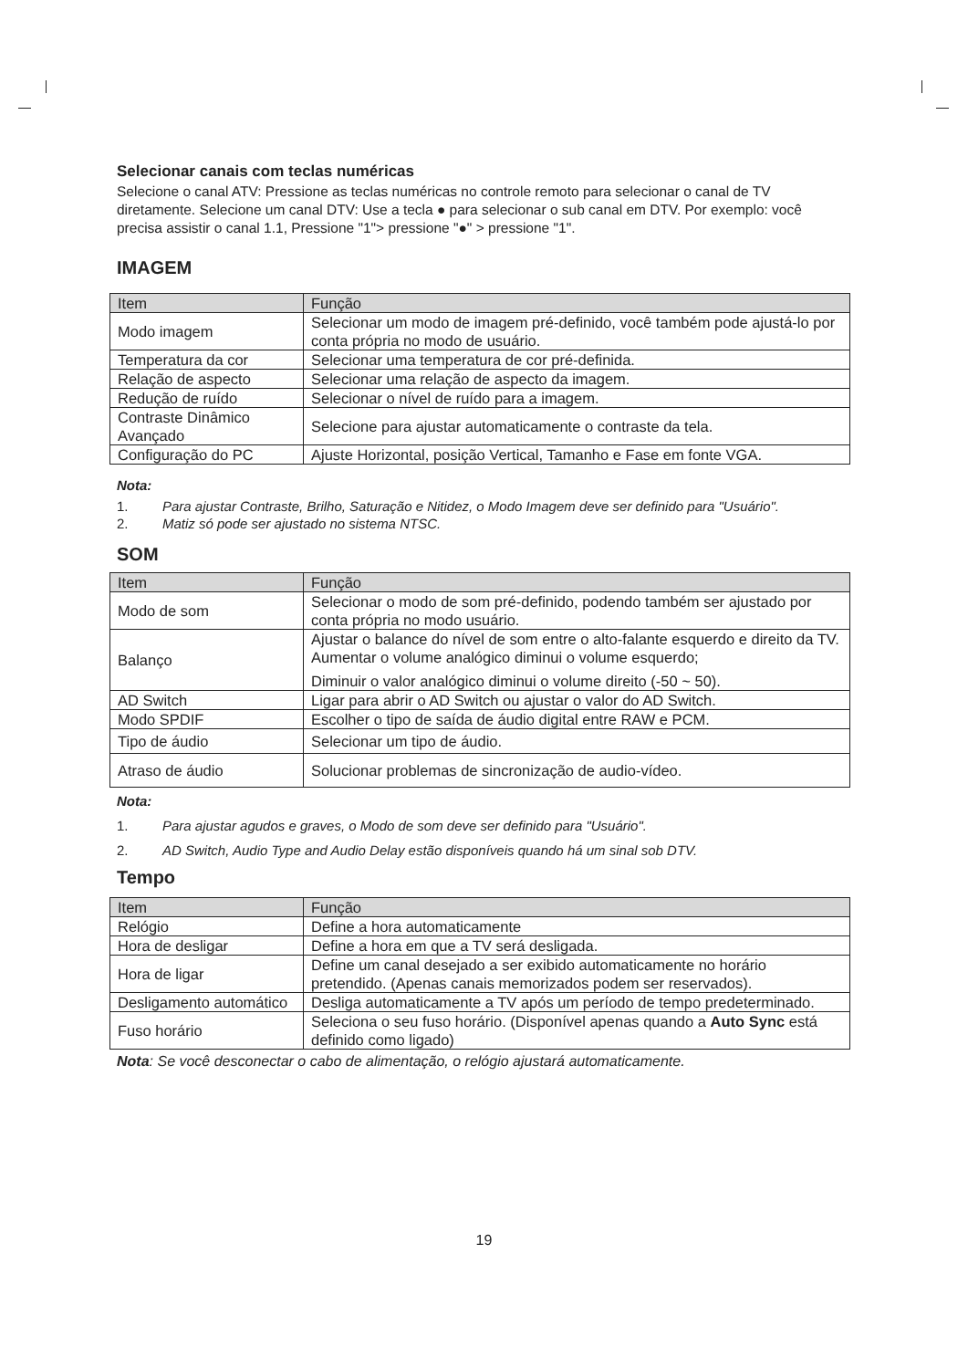Selecionar canais com teclas numéricas
Selecione o canal ATV: Pressione as teclas numéricas no controle remoto para selecionar o canal de TV diretamente. Selecione um canal DTV: Use a tecla ● para selecionar o sub canal em DTV. Por exemplo: você precisa assistir o canal 1.1, Pressione "1"> pressione "●" > pressione "1".
IMAGEM
| Item | Função |
| --- | --- |
| Modo imagem | Selecionar um modo de imagem pré-definido, você também pode ajustá-lo por conta própria no modo de usuário. |
| Temperatura da cor | Selecionar uma temperatura de cor pré-definida. |
| Relação de aspecto | Selecionar uma relação de aspecto da imagem. |
| Redução de ruído | Selecionar o nível de ruído para a imagem. |
| Contraste Dinâmico Avançado | Selecione para ajustar automaticamente o contraste da tela. |
| Configuração do PC | Ajuste Horizontal, posição Vertical, Tamanho e Fase em fonte VGA. |
Nota:
1. Para ajustar Contraste, Brilho, Saturação e Nitidez, o Modo Imagem deve ser definido para "Usuário".
2. Matiz só pode ser ajustado no sistema NTSC.
SOM
| Item | Função |
| --- | --- |
| Modo de som | Selecionar o modo de som pré-definido, podendo também ser ajustado por conta própria no modo usuário. |
| Balanço | Ajustar o balance do nível de som entre o alto-falante esquerdo e direito da TV. Aumentar o volume analógico diminui o volume esquerdo; Diminuir o valor analógico diminui o volume direito (-50 ~ 50). |
| AD Switch | Ligar para abrir o AD Switch ou ajustar o valor do AD Switch. |
| Modo SPDIF | Escolher o tipo de saída de áudio digital entre RAW e PCM. |
| Tipo de áudio | Selecionar um tipo de áudio. |
| Atraso de áudio | Solucionar problemas de sincronização de audio-vídeo. |
Nota:
1. Para ajustar agudos e graves, o Modo de som deve ser definido para "Usuário".
2. AD Switch, Audio Type and Audio Delay estão disponíveis quando há um sinal sob DTV.
Tempo
| Item | Função |
| --- | --- |
| Relógio | Define a hora automaticamente |
| Hora de desligar | Define a hora em que a TV será desligada. |
| Hora de ligar | Define um canal desejado a ser exibido automaticamente no horário pretendido. (Apenas canais memorizados podem ser reservados). |
| Desligamento automático | Desliga automaticamente a TV após um período de tempo predeterminado. |
| Fuso horário | Seleciona o seu fuso horário. (Disponível apenas quando a Auto Sync está definido como ligado) |
Nota: Se você desconectar o cabo de alimentação, o relógio ajustará automaticamente.
19